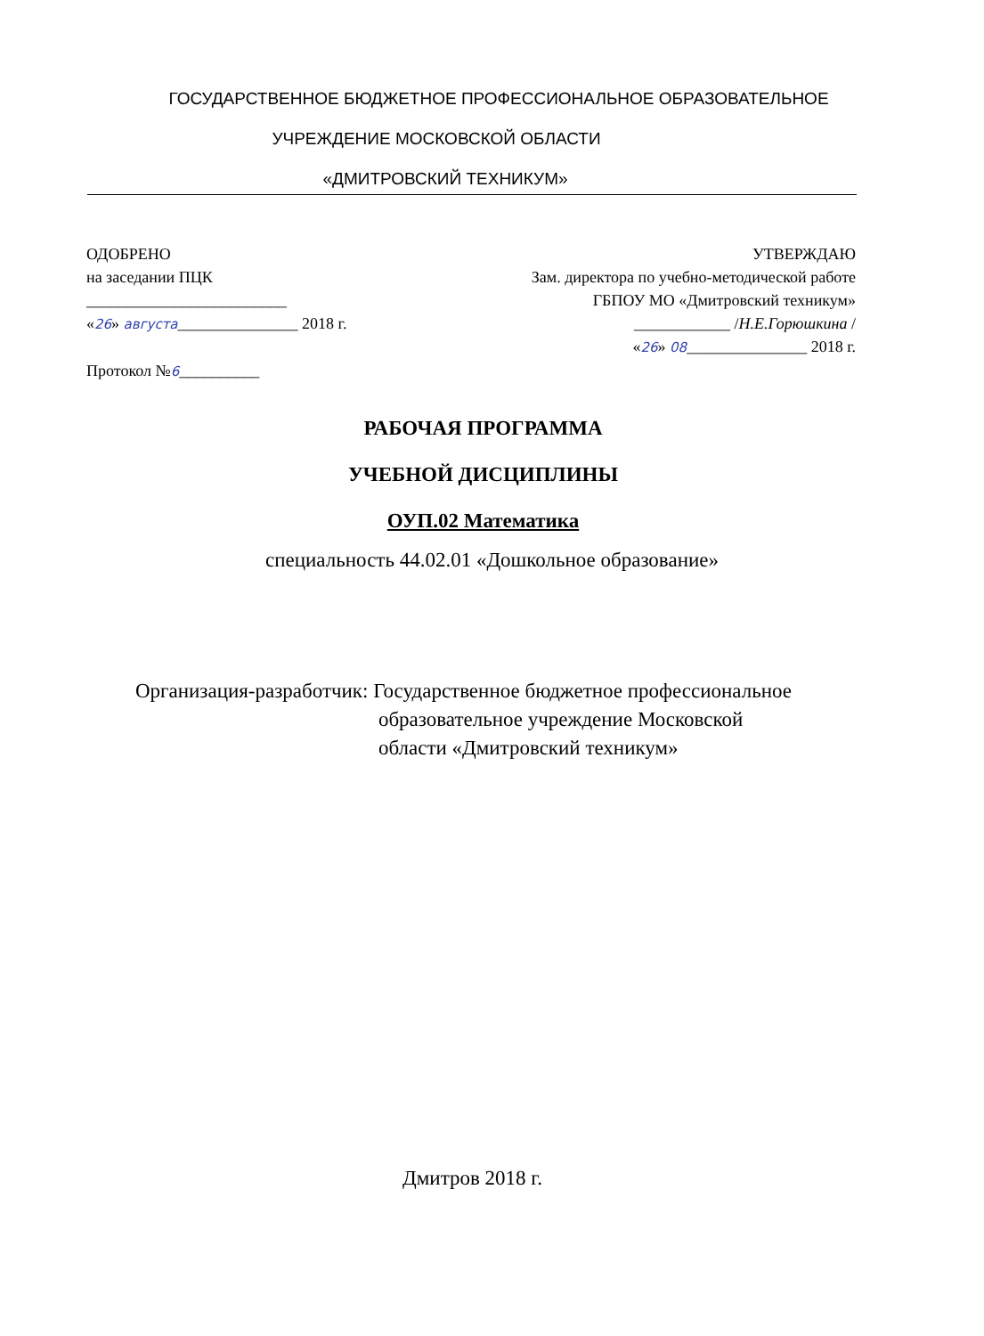ГОСУДАРСТВЕННОЕ БЮДЖЕТНОЕ ПРОФЕССИОНАЛЬНОЕ ОБРАЗОВАТЕЛЬНОЕ
УЧРЕЖДЕНИЕ МОСКОВСКОЙ ОБЛАСТИ
«ДМИТРОВСКИЙ ТЕХНИКУМ»
ОДОБРЕНО
на заседании ПЦК
_________________________
«26» августа_______________ 2018 г.
Протокол №6__________
УТВЕРЖДАЮ
Зам. директора по учебно-методической работе
ГБПОУ МО «Дмитровский техникум»
____________ /Н.Е.Горюшкина /
«26» 08_______________ 2018 г.
РАБОЧАЯ ПРОГРАММА
УЧЕБНОЙ ДИСЦИПЛИНЫ
ОУП.02 Математика
специальность 44.02.01 «Дошкольное образование»
Организация-разработчик: Государственное бюджетное профессиональное
образовательное учреждение Московской
области «Дмитровский техникум»
Дмитров 2018 г.